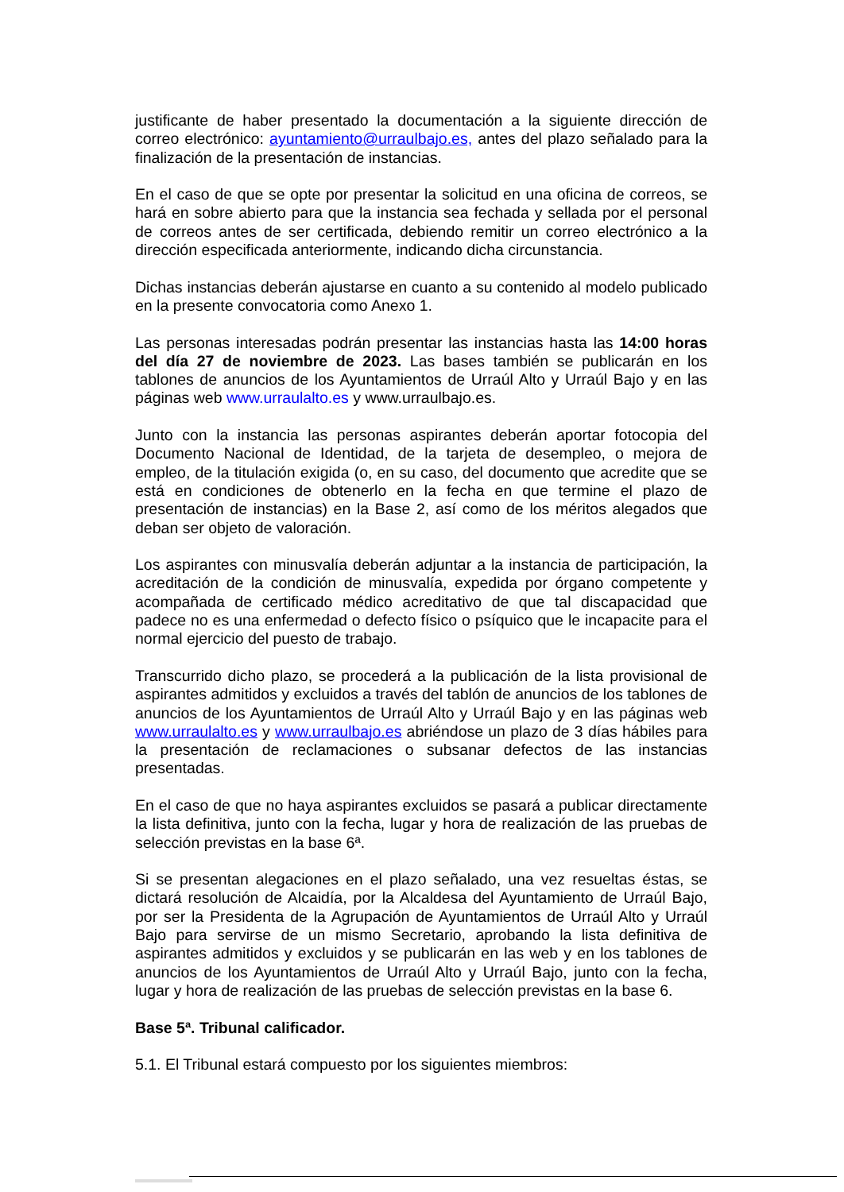justificante de haber presentado la documentación a la siguiente dirección de correo electrónico: ayuntamiento@urraulbajo.es, antes del plazo señalado para la finalización de la presentación de instancias.
En el caso de que se opte por presentar la solicitud en una oficina de correos, se hará en sobre abierto para que la instancia sea fechada y sellada por el personal de correos antes de ser certificada, debiendo remitir un correo electrónico a la dirección especificada anteriormente, indicando dicha circunstancia.
Dichas instancias deberán ajustarse en cuanto a su contenido al modelo publicado en la presente convocatoria como Anexo 1.
Las personas interesadas podrán presentar las instancias hasta las 14:00 horas del día 27 de noviembre de 2023. Las bases también se publicarán en los tablones de anuncios de los Ayuntamientos de Urraúl Alto y Urraúl Bajo y en las páginas web www.urraulalto.es y www.urraulbajo.es.
Junto con la instancia las personas aspirantes deberán aportar fotocopia del Documento Nacional de Identidad, de la tarjeta de desempleo, o mejora de empleo, de la titulación exigida (o, en su caso, del documento que acredite que se está en condiciones de obtenerlo en la fecha en que termine el plazo de presentación de instancias) en la Base 2, así como de los méritos alegados que deban ser objeto de valoración.
Los aspirantes con minusvalía deberán adjuntar a la instancia de participación, la acreditación de la condición de minusvalía, expedida por órgano competente y acompañada de certificado médico acreditativo de que tal discapacidad que padece no es una enfermedad o defecto físico o psíquico que le incapacite para el normal ejercicio del puesto de trabajo.
Transcurrido dicho plazo, se procederá a la publicación de la lista provisional de aspirantes admitidos y excluidos a través del tablón de anuncios de los tablones de anuncios de los Ayuntamientos de Urraúl Alto y Urraúl Bajo y en las páginas web www.urraulalto.es y www.urraulbajo.es abriéndose un plazo de 3 días hábiles para la presentación de reclamaciones o subsanar defectos de las instancias presentadas.
En el caso de que no haya aspirantes excluidos se pasará a publicar directamente la lista definitiva, junto con la fecha, lugar y hora de realización de las pruebas de selección previstas en la base 6ª.
Si se presentan alegaciones en el plazo señalado, una vez resueltas éstas, se dictará resolución de Alcaidía, por la Alcaldesa del Ayuntamiento de Urraúl Bajo, por ser la Presidenta de la Agrupación de Ayuntamientos de Urraúl Alto y Urraúl Bajo para servirse de un mismo Secretario, aprobando la lista definitiva de aspirantes admitidos y excluidos y se publicarán en las web y en los tablones de anuncios de los Ayuntamientos de Urraúl Alto y Urraúl Bajo, junto con la fecha, lugar y hora de realización de las pruebas de selección previstas en la base 6.
Base 5ª. Tribunal calificador.
5.1. El Tribunal estará compuesto por los siguientes miembros: